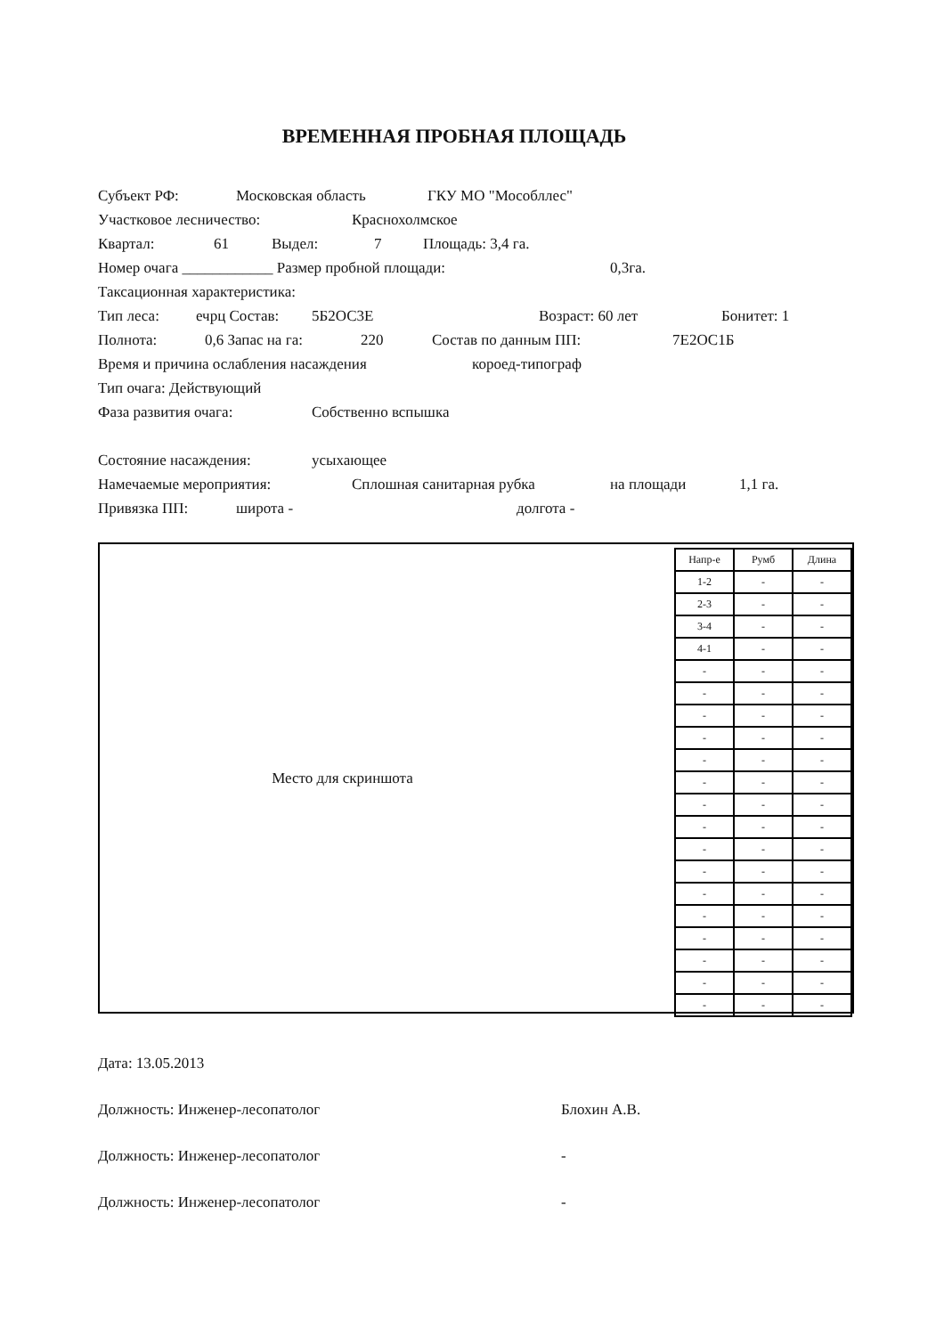ВРЕМЕННАЯ ПРОБНАЯ ПЛОЩАДЬ
Субъект РФ: Московская область ГКУ МО "Мособллес"
Участковое лесничество: Краснохолмское
Квартал: 61 Выдел: 7 Площадь: 3,4 га.
Номер очага ____________ Размер пробной площади: 0,3га.
Таксационная характеристика:
Тип леса: ечрц Состав: 5Б2ОС3Е Возраст: 60 лет Бонитет: 1
Полнота: 0,6 Запас на га: 220 Состав по данным ПП: 7Е2ОС1Б
Время и причина ослабления насаждения короед-типограф
Тип очага: Действующий
Фаза развития очага: Собственно вспышка
Состояние насаждения: усыхающее
Намечаемые мероприятия: Сплошная санитарная рубка на площади 1,1 га.
Привязка ПП: широта - долгота -
Место для скриншота
| Напр-е | Румб | Длина |
| --- | --- | --- |
| 1-2 | - | - |
| 2-3 | - | - |
| 3-4 | - | - |
| 4-1 | - | - |
| - | - | - |
| - | - | - |
| - | - | - |
| - | - | - |
| - | - | - |
| - | - | - |
| - | - | - |
| - | - | - |
| - | - | - |
| - | - | - |
| - | - | - |
| - | - | - |
| - | - | - |
| - | - | - |
| - | - | - |
| - | - | - |
Дата: 13.05.2013
Должность: Инженер-лесопатолог Блохин А.В.
Должность: Инженер-лесопатолог -
Должность: Инженер-лесопатолог -